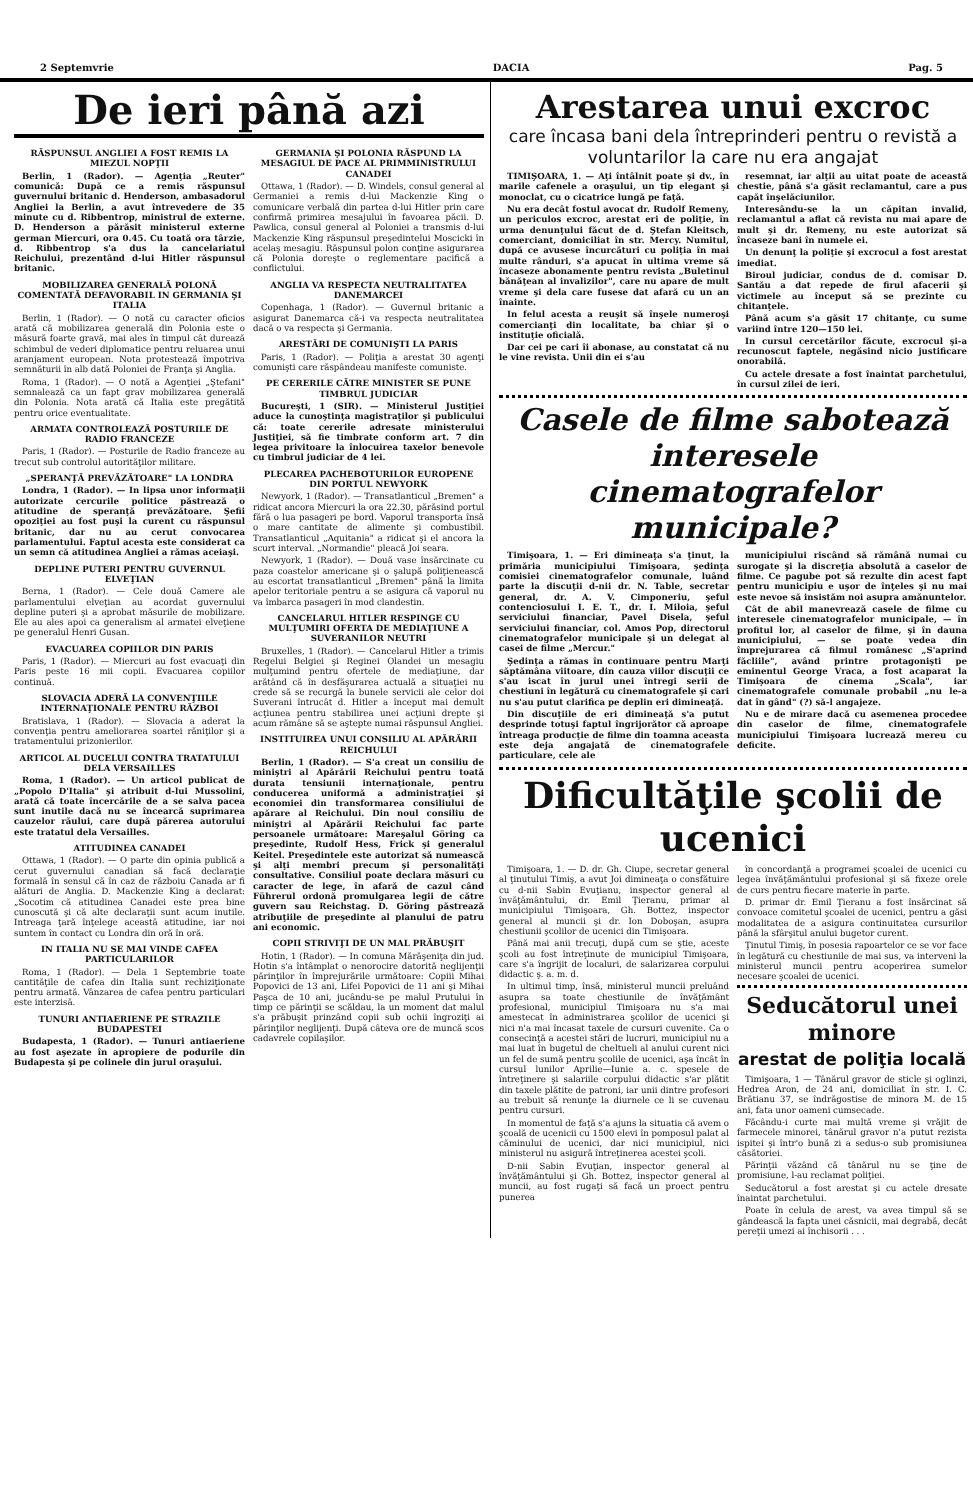2 Septemvrie DACIA Pag. 5
De ieri până azi
RĂSPUNSUL ANGLIEI A FOST REMIS LA MIEZUL NOPŢII
Berlin, 1 (Rador). — Agenţia „Reuter" comunică: După ce a remis răspunsul guvernului britanic d. Henderson, ambasadorul Angliei la Berlin, a avut întrevedere de 35 minute cu d. Ribbentrop, ministrul de externe. D. Henderson a părăsit ministerul externe german Miercuri, ora 0.45. Cu toată ora târzie, d. Ribbentrop s'a dus la cancelariatul Reichului, prezentând d-lui Hitler răspunsul britanic.
MOBILIZAREA GENERALĂ POLONĂ COMENTATĂ DEFAVORABIL IN GERMANIA ŞI ITALIA
Berlin, 1 (Rador). — O notă cu caracter oficios arată că mobilizarea generală din Polonia este o măsură foarte gravă, mai ales în timpul cât durează schimbul de vederi diplomatice pentru reluarea unui aranjament european. Nota protestează împotriva semnăturii în alb dată Poloniei de Franţa şi Anglia.
Roma, 1 (Rador). — O notă a Agenţiei „Ştefani" semnalează ca un fapt grav mobilizarea generală din Polonia. Nota arată că Italia este pregătită pentru orice eventualitate.
ARMATA CONTROLEAZĂ POSTURILE DE RADIO FRANCEZE
Paris, 1 (Rador). — Posturile de Radio franceze au trecut sub controlul autorităţilor militare.
„SPERANŢĂ PREVĂZĂTOARE" LA LONDRA
Londra, 1 (Rador). — In lipsa unor informaţii autorizate cercurile politice păstrează o atitudine de speranţă prevăzătoare. Şefii opoziţiei au fost puşi la curent cu răspunsul britanic, dar nu au cerut convocarea parlamentului. Faptul acesta este considerat ca un semn că atitudinea Angliei a rămas aceiaşi.
DEPLINE PUTERI PENTRU GUVERNUL ELVEŢIAN
Berna, 1 (Rador). — Cele două Camere ale parlamentului elveţian au acordat guvernului depline puteri şi a aprobat măsurile de mobilizare. Ele au ales apoi ca generalism al armatei elveţiene pe generalul Henri Gusan.
EVACUAREA COPIILOR DIN PARIS
Paris, 1 (Rador). — Miercuri au fost evacuaţi din Paris peste 16 mii copii. Evacuarea copiilor continuă.
SLOVACIA ADERĂ LA CONVENŢIILE INTERNAŢIONALE PENTRU RĂZBOI
Bratislava, 1 (Rador). — Slovacia a aderat la convenţia pentru ameliorarea soartei răniţilor şi a tratamentului prizonierilor.
ARTICOL AL DUCELUI CONTRA TRATATULUI DELA VERSAILLES
Roma, 1 (Rador). — Un articol publicat de „Popolo D'Italia" şi atribuit d-lui Mussolini, arată că toate încercările de a se salva pacea sunt inutile dacă nu se încearcă suprimarea cauzelor răului, care după părerea autorului este tratatul dela Versailles.
ATITUDINEA CANADEI
Ottawa, 1 (Rador). — O parte din opinia publică a cerut guvernului canadian să facă declaraţie formală în sensul că în caz de războiu Canada ar fi alături de Anglia. D. Mackenzie King a declarat: „Socotim că atitudinea Canadei este prea bine cunoscută şi că alte declaraţii sunt acum inutile. Intreaga ţară înţelege această atitudine, iar noi suntem în contact cu Londra din oră în oră.
IN ITALIA NU SE MAI VINDE CAFEA PARTICULARILOR
Roma, 1 (Rador). — Dela 1 Septembrie toate cantităţile de cafea din Italia sunt rechiziţionate pentru armată. Vânzarea de cafea pentru particulari este interzisă.
TUNURI ANTIAERIENE PE STRAZILE BUDAPESTEI
Budapesta, 1 (Rador). — Tunuri antiaeriene au fost aşezate în apropiere de podurile din Budapesta şi pe colinele din jurul oraşului.
GERMANIA ŞI POLONIA RĂSPUND LA MESAGIUL DE PACE AL PRIMMINISTRULUI CANADEI
Ottawa, 1 (Rador). — D. Windels, consul general al Germaniei a remis d-lui Mackenzie King o comunicare verbală din partea d-lui Hitler prin care confirmă primirea mesajului în favoarea păcii. D. Pawlica, consul general al Poloniei a transmis d-lui Mackenzie King răspunsul preşedintelui Moscicki în acelaş mesagiu. Răspunsul polon conţine asigurarea că Polonia doreşte o reglementare pacifică a conflictului.
ANGLIA VA RESPECTA NEUTRALITATEA DANEMARCEI
Copenhaga, 1 (Rador). — Guvernul britanic a asigurat Danemarca că-i va respecta neutralitatea dacă o va respecta şi Germania.
ARESTĂRI DE COMUNIŞTI LA PARIS
Paris, 1 (Rador). — Poliţia a arestat 30 agenţi comunişti care răspândeau manifeste comuniste.
PE CERERILE CĂTRE MINISTER SE PUNE TIMBRUL JUDICIAR
Bucureşti, 1 (SIR). — Ministerul Justiţiei aduce la cunoştinţa magistraţilor şi publicului că: toate cererile adresate ministerului Justiţiei, să fie timbrate conform art. 7 din legea privitoare la înlocuirea taxelor benevole cu timbrul judiciar de 4 lei.
PLECAREA PACHEBOTURILOR EUROPENE DIN PORTUL NEWYORK
Newyork, 1 (Rador). — Transatlanticul „Bremen" a ridicat ancora Miercuri la ora 22.30, părăsind portul fără o lua pasageri pe bord. Vaporul transporta însă o mare cantitate de alimente şi combustibil. Transatlanticul „Aquitania" a ridicat şi el ancora la scurt interval. „Normandie" pleacă Joi seara.
Newyork, 1 (Rador). — Două vase însărcinate cu paza coastelor americane şi o şalupă poliţienească au escortat transatlanticul „Bremen" până la limita apelor teritoriale pentru a se asigura că vaporul nu va îmbarca pasageri în mod clandestin.
CANCELARUL HITLER RESPINGE CU MULŢUMIRI OFERTA DE MEDIAŢIUNE A SUVERANILOR NEUTRI
Bruxelles, 1 (Rador). — Cancelarul Hitler a trimis Regelui Belgiei şi Reginei Olandei un mesagiu mulţumind pentru ofertele de mediaţiune, dar arătând că în desfăşurarea actuală a situaţiei nu crede să se recurgă la bunele servicii ale celor doi Suverani întrucât d. Hitler a început mai demult acţiunea pentru stabilirea unei acţiuni drepte şi acum rămâne să se aştepte numai răspunsul Angliei.
INSTITUIREA UNUI CONSILIU AL APĂRĂRII REICHULUI
Berlin, 1 (Rador). — S'a creat un consiliu de miniştri al Apărării Reichului pentru toată durata tensiunii internaţionale, pentru conducerea uniformă a administraţiei şi economiei din transformarea consiliului de apărare al Reichului. Din noul consiliu de miniştri al Apărării Reichului fac parte persoanele următoare: Mareşalul Göring ca preşedinte, Rudolf Hess, Frick şi generalul Keitel. Preşedintele este autorizat să numească şi alţi membri precum şi personalităţi consultative. Consiliul poate declara măsuri cu caracter de lege, în afară de cazul când Führerul ordonă promulgarea legii de către guvern sau Reichstag. D. Göring păstrează atribuţiile de preşedinte al planului de patru ani economic.
COPII STRIVIŢI DE UN MAL PRĂBUŞIT
Hotin, 1 (Rador). — In comuna Mărăşeniţa din jud. Hotin s'a întâmplat o nenorocire datorită neglijenţii părinţilor în împrejurările următoare: Copiii Mihai Popovici de 13 ani, Lifei Popovici de 11 ani şi Mihai Paşca de 10 ani, jucându-se pe malul Prutului în timp ce părinţii se scăldau, la un moment dat malul s'a prăbuşit prinzând copii sub ochii îngroziţi ai părinţilor neglijenţi. După câteva ore de muncă scos cadavrele copilaşilor.
Arestarea unui excroc
care încasa bani dela întreprinderi pentru o revistă a voluntarilor la care nu era angajat
TIMIŞOARA, 1. — Aţi întâlnit poate şi dv., în marile cafenele a oraşului, un tip elegant şi monoclat, cu o cicatrice lungă pe faţă.
Nu era decât fostul avocat dr. Rudolf Remeny, un periculos excroc, arestat eri de poliţie, în urma denunţului făcut de d. Ştefan Kleitsch, comerciant, domiciliat în str. Mercy. Numitul, după ce avusese încurcături cu poliţia în mai multe rânduri, s'a apucat în ultima vreme să încaseze abonamente pentru revista „Buletinul bănăţean al invalizilor", care nu apare de mult vreme şi dela care fusese dat afară cu un an înainte.
In felul acesta a reuşit să înşele numeroşi comercianţi din localitate, ba chiar şi o instituţie oficială.
Dar cei pe cari îi abonase, au constatat că nu le vine revista. Unii din ei s'au
resemnat, iar alţii au uitat poate de această chestie, până s'a găsit reclamantul, care a pus capăt înşelăciunilor.
Interesându-se la un căpitan invalid, reclamantul a aflat că revista nu mai apare de mult şi dr. Remeny, nu este autorizat să încaseze bani în numele ei.
Un denunţ la poliţie şi excrocul a fost arestat imediat.
Biroul judiciar, condus de d. comisar D. Santău a dat repede de firul afacerii şi victimele au început să se prezinte cu chitanţele.
Până acum s'a găsit 17 chitanţe, cu sume variind între 120—150 lei.
In cursul cercetărilor făcute, excrocul şi-a recunoscut faptele, negăsind nicio justificare onorabilă.
Cu actele dresate a fost înaintat parchetului, în cursul zilei de ieri.
Casele de filme sabotează interesele cinematografelor municipale?
Timişoara, 1. — Eri dimineaţa s'a ţinut, la primăria municipiului Timişoara, şedinţa comisiei cinematografelor comunale, luând parte la discuţii d-nii dr. N. Table, secretar general, dr. A. V. Cimponeriu, şeful contenciosului I. E. T., dr. I. Miloia, şeful serviciului financiar, Pavel Disela, şeful serviciului financiar, col. Amos Pop, directorul cinematografelor municipale şi un delegat al casei de filme „Mercur."
Şedinţa a rămas în continuare pentru Marţi săptămâna viitoare, din cauza viilor discuţii ce s'au iscat în jurul unei întregi serii de chestiuni în legătură cu cinematografele şi cari nu s'au putut clarifica pe deplin eri dimineaţă.
Din discuţiile de eri dimineaţă s'a putut desprinde totuşi faptul îngrijorător că aproape întreaga producţie de filme din toamna aceasta este deja angajată de cinematografele particulare, cele ale
municipiului riscând să rămână numai cu surogate şi la discreţia absolută a caselor de filme. Ce pagube pot să rezulte din acest fapt pentru municipiu e uşor de înţeles şi nu mai este nevoe să insistăm noi asupra amănuntelor.
Cât de abil manevrează casele de filme cu interesele cinematografelor municipale, — în profitul lor, al caselor de filme, şi în dauna municipiului, — se poate vedea din împrejurarea că filmul românesc „S'aprind făcliile", având printre protagonişti pe eminentul George Vraca, a fost acaparat la Timişoara de cinema „Scala", iar cinematografele comunale probabil „nu le-a dat în gând" (?) să-l angajeze.
Nu e de mirare dacă cu asemenea procedee din caselor de filme, cinematografele municipiului Timişoara lucrează mereu cu deficite.
Dificultăţile şcolii de ucenici
Timişoara, 1. — D. dr. Gh. Ciupe, secretar general al ţinutului Timiş, a avut Joi dimineaţa o consfătuire cu d-nii Sabin Evuţianu, inspector general al învăţământului, dr. Emil Ţieranu, primar al municipiului Timişoara, Gh. Bottez, inspector general al muncii şi dr. Ion Doboşan, asupra chestiunii şcolilor de ucenici din Timişoara.
Până mai anii trecuţi, după cum se ştie, aceste şcoli au fost întreţinute de municipiul Timişoara, care s'a îngrijit de localuri, de salarizarea corpului didactic ş. a. m. d.
In ultimul timp, însă, ministerul muncii preluând asupra sa toate chestiunile de învăţământ profesional, municipiul Timişoara nu s'a mai amestecat în administrarea şcolilor de ucenici şi nici n'a mai încasat taxele de cursuri cuvenite. Ca o consecinţă a acestei stări de lucruri, municipiul nu a mai luat în bugetul de cheltueli al anului curent nici un fel de sumă pentru şcolile de ucenici, aşa încât în cursul lunilor Aprilie—Iunie a. c. spesele de întreţinere şi salariile corpului didactic s'ar plătit din taxele plătite de patroni, iar unii dintre profesori au trebuit să renunţe la diurnele ce li se cuvenau pentru cursuri.
In momentul de faţă s'a ajuns la situatia că avem o şcoală de ucenicii cu 1500 elevi în pomposul palat al căminului de ucenici, dar nici municipiul, nici ministerul nu asigură întreţinerea acestei şcoli.
D-nii Sabin Evuţian, inspector general al învăţământului şi Gh. Bottez, inspector general al muncii, au fost rugaţi să facă un proect pentru punerea
în concordanţă a programei şcoalei de ucenici cu legea învăţământului profesional şi să fixeze orele de curs pentru fiecare materie în parte.
D. primar dr. Emil Ţieranu a fost însărcinat să convoace comitetul şcoalei de ucenici, pentru a găsi modalitatea de a asigura continuitatea cursurilor până la sfârşitul anului bugetor curent.
Ţinutul Timiş, în posesia rapoartelor ce se vor face în legătură cu chestiunile de mai sus, va interveni la ministerul muncii pentru acoperirea sumelor necesare şcoalei de ucenici.
Seducătorul unei minore
arestat de poliţia locală
Timişoara, 1 — Tânărul gravor de sticle şi oglinzi, Hedrea Aron, de 24 ani, domiciliat în str. I. C. Brătianu 37, se îndrăgostise de minora M. de 15 ani, fata unor oameni cumsecade.
Făcându-i curte mai multă vreme şi vrăjit de farmecele minorei, tânărul gravor n'a putut rezista ispitei şi într'o bună zi a sedus-o sub promisiunea căsătoriei.
Părinţii văzând că tânărul nu se ţine de promisiune, l-au reclamat poliţiei.
Seducătorul a fost arestat şi cu actele dresate înaintat parchetului.
Poate în celula de arest, va avea timpul să se gândească la fapta unei căsnicii, mai degrabă, decât pereţii umezi ai închisorii . . .